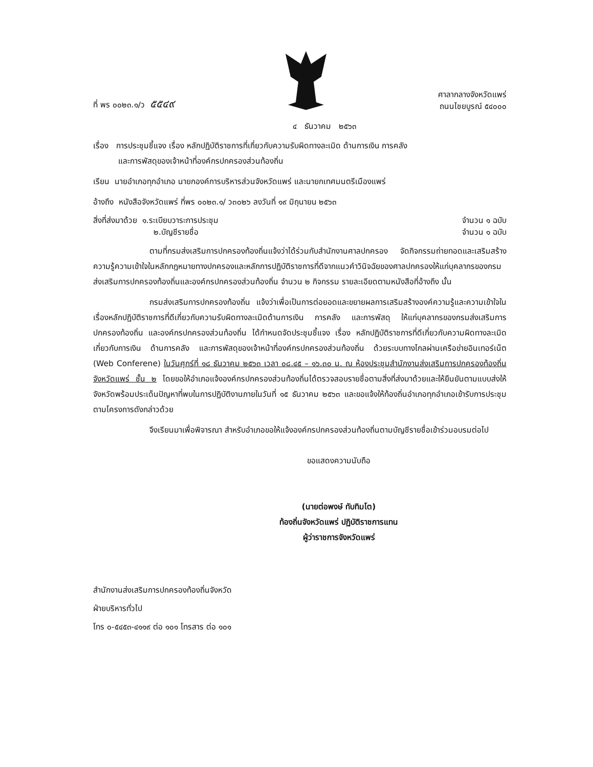ที่ พร ๐๐๒๓.๑/ว ๕๕๔๙
ศาลากลางจังหวัดแพร่
ถนนไชยบูรณ์ ๕๔๐๐๐
๔ ธันวาคม ๒๕๖๓
เรื่อง การประชุมชี้แจง เรื่อง หลักปฏิบัติราชการที่เกี่ยวกับความรับผิดทางละเมิด ด้านการเงิน การคลัง
และการพัสดุของเจ้าหน้าที่องค์กรปกครองส่วนท้องถิ่น
เรียน นายอำเภอทุกอำเภอ นายกองค์การบริหารส่วนจังหวัดแพร่ และนายกเทศมนตรีเมืองแพร่
อ้างถึง หนังสือจังหวัดแพร่ ที่พร ๐๐๒๓.๑/ ว๓๐๒๖ ลงวันที่ ๑๙ มิถุนายน ๒๕๖๓
สิ่งที่ส่งมาด้วย ๑.ระเบียบวาระการประชุม จำนวน ๑ ฉบับ
๒.บัญชีรายชื่อ จำนวน ๑ ฉบับ
ตามที่กรมส่งเสริมการปกครองท้องถิ่นแจ้งว่าได้ร่วมกับสำนักงานศาลปกครอง จัดกิจกรรมถ่ายทอดและเสริมสร้างความรู้ความเข้าใจในหลักกฎหมายทางปกครองและหลักการปฏิบัติราชการที่ดีจากแนวคำวินิจฉัยของศาลปกครองให้แก่บุคลากรของกรมส่งเสริมการปกครองท้องถิ่นและองค์กรปกครองส่วนท้องถิ่น จำนวน ๒ กิจกรรม รายละเอียดตามหนังสือที่อ้างถึง นั้น
กรมส่งเสริมการปกครองท้องถิ่น แจ้งว่าเพื่อเป็นการต่อยอดและขยายผลการเสริมสร้างองค์ความรู้และความเข้าใจในเรื่องหลักปฏิบัติราชการที่ดีเกี่ยวกับความรับผิดทางละเมิดด้านการเงิน การคลัง และการพัสดุ ให้แก่บุคลากรของกรมส่งเสริมการปกครองท้องถิ่น และองค์กรปกครองส่วนท้องถิ่น ได้กำหนดจัดประชุมชี้แจง เรื่อง หลักปฏิบัติราชการที่ดีเกี่ยวกับความผิดทางละเมิดเกี่ยวกับการเงิน ด้านการคลัง และการพัสดุของเจ้าหน้าที่องค์กรปกครองส่วนท้องถิ่น ด้วยระบบทางไกลผ่านเครือข่ายอินเทอร์เน็ต (Web Conferene) ในวันศุกร์ที่ ๑๘ ธันวาคม ๒๕๖๓ เวลา ๐๘.๔๕ – ๑๖.๓๐ น. ณ ห้องประชุมสำนักงานส่งเสริมการปกครองท้องถิ่นจังหวัดแพร่ ชั้น ๒ โดยขอให้อำเภอแจ้งองค์กรปกครองส่วนท้องถิ่นได้ตรวจสอบรายชื่อตามสิ่งที่ส่งมาด้วยและให้ยืนยันตามแบบส่งให้จังหวัดพร้อมประเด็นปัญหาที่พบในการปฏิบัติงานภายในวันที่ ๑๕ ธันวาคม ๒๕๖๓ และขอแจ้งให้ท้องถิ่นอำเภอทุกอำเภอเข้ารับการประชุมตามโครงการดังกล่าวด้วย
จึงเรียนมาเพื่อพิจารณา สำหรับอำเภอขอให้แจ้งองค์กรปกครองส่วนท้องถิ่นตามบัญชีรายชื่อเข้าร่วมอบรมต่อไป
ขอแสดงความนับถือ
(นายต่อพงษ์ ทับทิมโต)
ท้องถิ่นจังหวัดแพร่ ปฏิบัติราชการแทน
ผู้ว่าราชการจังหวัดแพร่
สำนักงานส่งเสริมการปกครองท้องถิ่นจังหวัด
ฝ่ายบริหารทั่วไป
โทร ๐-๕๔๕๓-๔๑๑๙ ต่อ ๑๐๑ โทรสาร ต่อ ๑๐๑